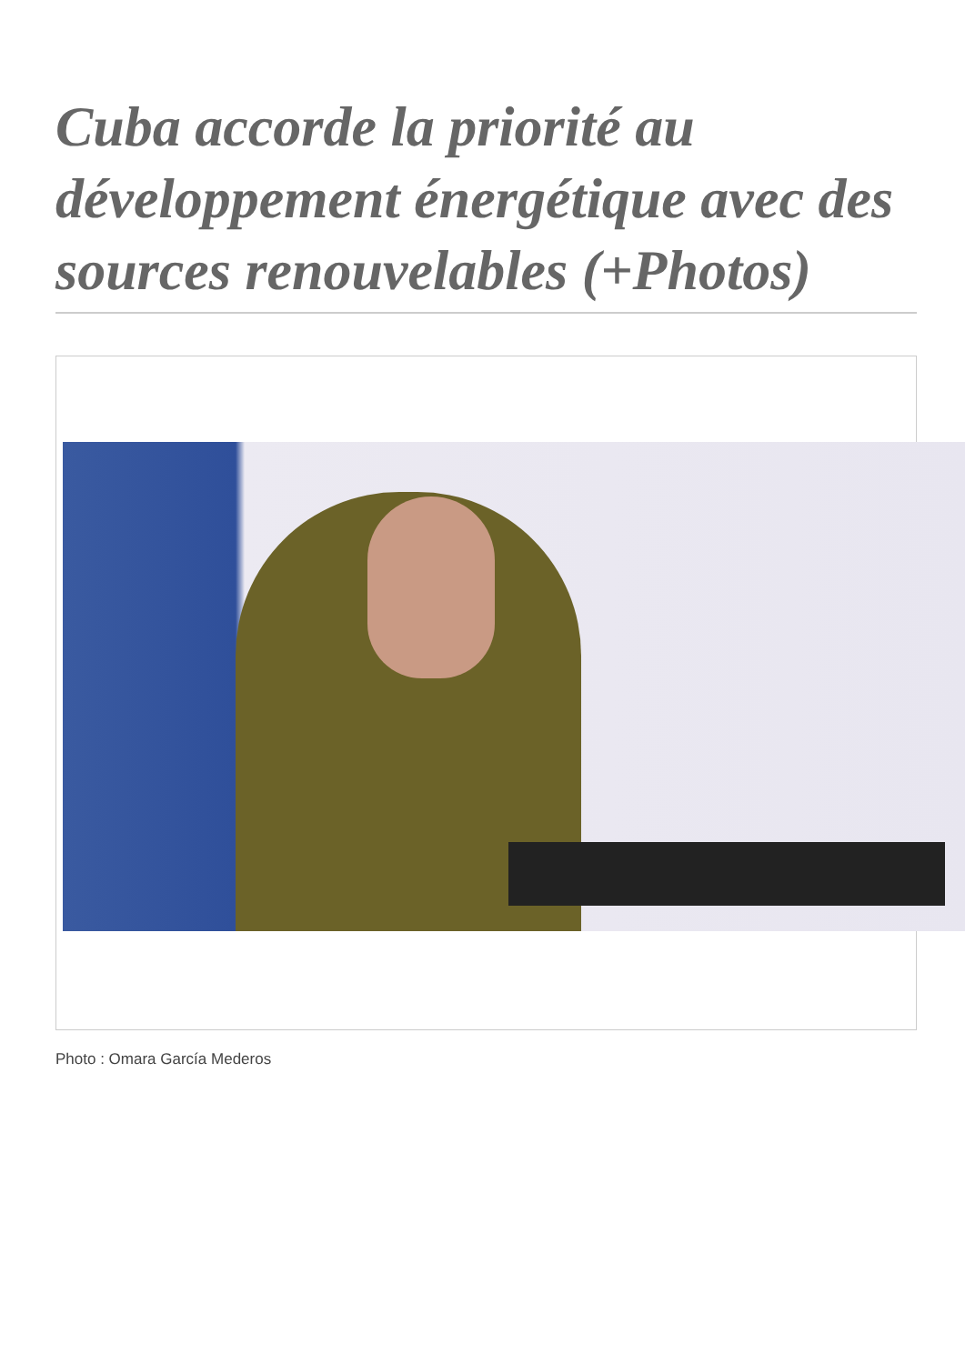Cuba accorde la priorité au développement énergétique avec des sources renouvelables (+Photos)
Photo : Omara García Mederos